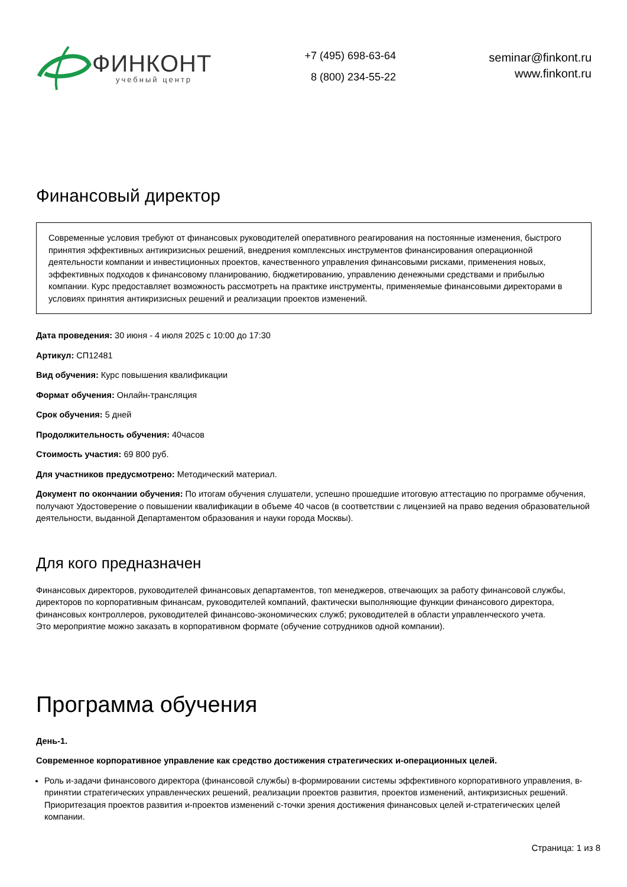ФИНКОНТ
учебный центр
+7 (495) 698-63-64
8 (800) 234-55-22
seminar@finkont.ru
www.finkont.ru
Финансовый директор
Современные условия требуют от финансовых руководителей оперативного реагирования на постоянные изменения, быстрого принятия эффективных антикризисных решений, внедрения комплексных инструментов финансирования операционной деятельности компании и инвестиционных проектов, качественного управления финансовыми рисками, применения новых, эффективных подходов к финансовому планированию, бюджетированию, управлению денежными средствами и прибылью компании. Курс предоставляет возможность рассмотреть на практике инструменты, применяемые финансовыми директорами в условиях принятия антикризисных решений и реализации проектов изменений.
Дата проведения: 30 июня - 4 июля 2025 с 10:00 до 17:30
Артикул: СП12481
Вид обучения: Курс повышения квалификации
Формат обучения: Онлайн-трансляция
Срок обучения: 5 дней
Продолжительность обучения: 40часов
Стоимость участия: 69 800 руб.
Для участников предусмотрено: Методический материал.
Документ по окончании обучения: По итогам обучения слушатели, успешно прошедшие итоговую аттестацию по программе обучения, получают Удостоверение о повышении квалификации в объеме 40 часов (в соответствии с лицензией на право ведения образовательной деятельности, выданной Департаментом образования и науки города Москвы).
Для кого предназначен
Финансовых директоров, руководителей финансовых департаментов, топ менеджеров, отвечающих за работу финансовой службы, директоров по корпоративным финансам, руководителей компаний, фактически выполняющие функции финансового директора, финансовых контроллеров, руководителей финансово-экономических служб; руководителей в области управленческого учета.
Это мероприятие можно заказать в корпоративном формате (обучение сотрудников одной компании).
Программа обучения
День-1.
Современное корпоративное управление как средство достижения стратегических и-операционных целей.
Роль и-задачи финансового директора (финансовой службы) в-формировании системы эффективного корпоративного управления, в-принятии стратегических управленческих решений, реализации проектов развития, проектов изменений, антикризисных решений. Приоритезация проектов развития и-проектов изменений с-точки зрения достижения финансовых целей и-стратегических целей компании.
Страница: 1 из 8